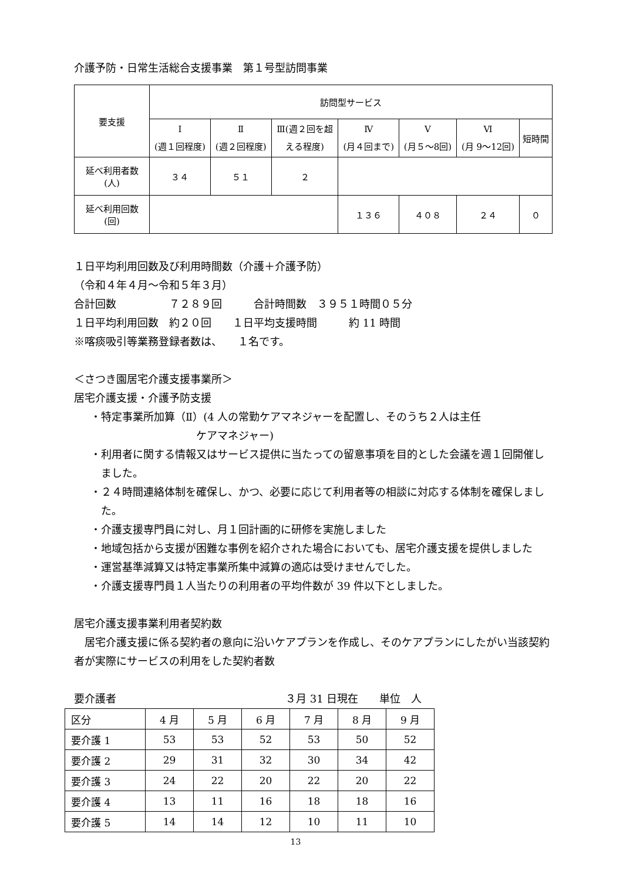介護予防・日常生活総合支援事業　第１号型訪問事業
| 要支援 | 訪問型サービス | | | | | | |
| --- | --- | --- | --- | --- | --- | --- | --- |
| | Ⅰ (週１回程度) | Ⅱ (週２回程度) | Ⅲ(週２回を超 える程度) | Ⅳ (月４回まで) | Ⅴ (月５～8回) | Ⅵ (月 9～12回) | 短時間 |
| 延べ利用者数 (人) | ３４ | ５１ | ２ | | | | |
| 延べ利用回数 (回) | | | | １３６ | ４０８ | ２４ | ０ |
１日平均利用回数及び利用時間数（介護＋介護予防）
（令和４年４月～令和５年３月）
合計回数　　　　　７２８９回　　　合計時間数　３９５１時間０５分
１日平均利用回数　約２０回　　１日平均支援時間　　　約 11 時間
※喀痰吸引等業務登録者数は、　　１名です。
＜さつき園居宅介護支援事業所＞
居宅介護支援・介護予防支援
・特定事業所加算（Ⅱ）(4 人の常勤ケアマネジャーを配置し、そのうち２人は主任
　　　　　　　　　ケアマネジャー)
・利用者に関する情報又はサービス提供に当たっての留意事項を目的とした会議を週１回開催しました。
・２４時間連絡体制を確保し、かつ、必要に応じて利用者等の相談に対応する体制を確保しました。
・介護支援専門員に対し、月１回計画的に研修を実施しました
・地域包括から支援が困難な事例を紹介された場合においても、居宅介護支援を提供しました
・運営基準減算又は特定事業所集中減算の適応は受けませんでした。
・介護支援専門員１人当たりの利用者の平均件数が 39 件以下としました。
居宅介護支援事業利用者契約数
　居宅介護支援に係る契約者の意向に沿いケアプランを作成し、そのケアプランにしたがい当該契約者が実際にサービスの利用をした契約者数
要介護者　　　　　　　　　　　　　　　　３月 31 日現在　　単位　人
| 区分 | 4 月 | 5 月 | 6 月 | 7 月 | 8 月 | 9 月 |
| --- | --- | --- | --- | --- | --- | --- |
| 要介護 1 | 53 | 53 | 52 | 53 | 50 | 52 |
| 要介護 2 | 29 | 31 | 32 | 30 | 34 | 42 |
| 要介護 3 | 24 | 22 | 20 | 22 | 20 | 22 |
| 要介護 4 | 13 | 11 | 16 | 18 | 18 | 16 |
| 要介護 5 | 14 | 14 | 12 | 10 | 11 | 10 |
13